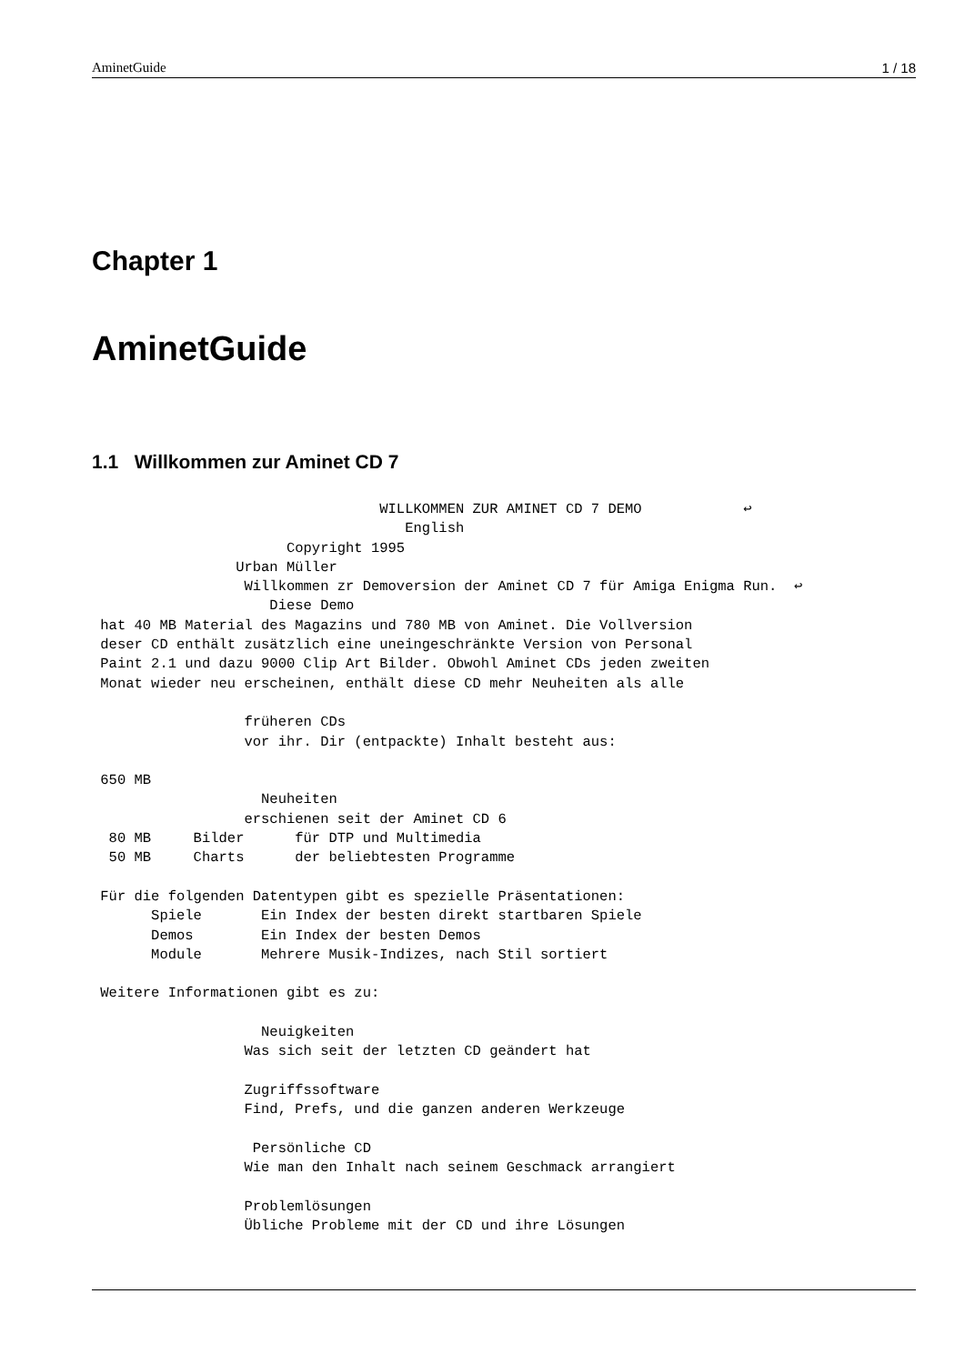AminetGuide 1 / 18
Chapter 1
AminetGuide
1.1 Willkommen zur Aminet CD 7
                                  WILLKOMMEN ZUR AMINET CD 7 DEMO            ↩
                                     English
                       Copyright 1995
                 Urban Müller
                  Willkommen zr Demoversion der Aminet CD 7 für Amiga Enigma Run.  ↩
                     Diese Demo
 hat 40 MB Material des Magazins und 780 MB von Aminet. Die Vollversion
 deser CD enthält zusätzlich eine uneingeschränkte Version von Personal
 Paint 2.1 und dazu 9000 Clip Art Bilder. Obwohl Aminet CDs jeden zweiten
 Monat wieder neu erscheinen, enthält diese CD mehr Neuheiten als alle

                  früheren CDs
                  vor ihr. Dir (entpackte) Inhalt besteht aus:

 650 MB
                    Neuheiten
                  erschienen seit der Aminet CD 6
  80 MB     Bilder      für DTP und Multimedia
  50 MB     Charts      der beliebtesten Programme

 Für die folgenden Datentypen gibt es spezielle Präsentationen:
       Spiele       Ein Index der besten direkt startbaren Spiele
       Demos        Ein Index der besten Demos
       Module       Mehrere Musik-Indizes, nach Stil sortiert

 Weitere Informationen gibt es zu:

                    Neuigkeiten
                  Was sich seit der letzten CD geändert hat

                  Zugriffssoftware
                  Find, Prefs, und die ganzen anderen Werkzeuge

                   Persönliche CD
                  Wie man den Inhalt nach seinem Geschmack arrangiert

                  Problemlösungen
                  Übliche Probleme mit der CD und ihre Lösungen